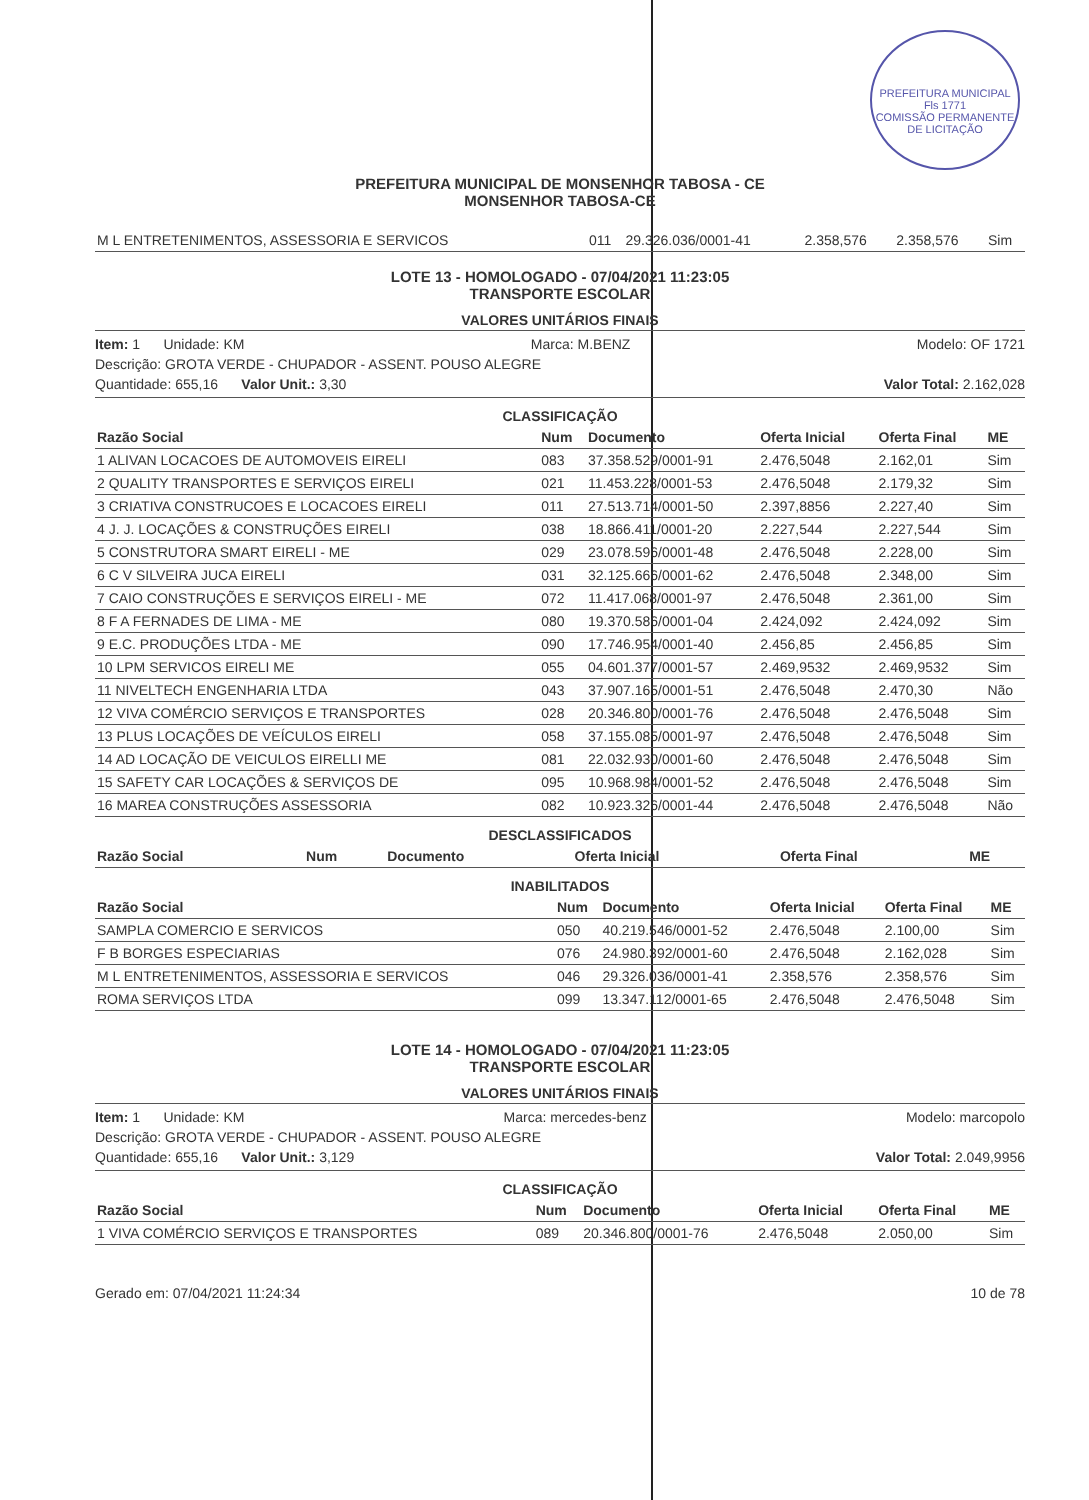PREFEITURA MUNICIPAL
Fls 1771
COMISSÃO PERMANENTE DE LICITAÇÃO
PREFEITURA MUNICIPAL DE MONSENHOR TABOSA - CE
MONSENHOR TABOSA-CE
| M L ENTRETENIMENTOS, ASSESSORIA E SERVICOS | 011 | 29.326.036/0001-41 | 2.358,576 | 2.358,576 | Sim |
LOTE 13 - HOMOLOGADO - 07/04/2021 11:23:05
TRANSPORTE ESCOLAR
VALORES UNITÁRIOS FINAIS
Item: 1 Unidade: KM Marca: M.BENZ Modelo: OF 1721
Descrição: GROTA VERDE - CHUPADOR - ASSENT. POUSO ALEGRE
Quantidade: 655,16 Valor Unit.: 3,30 Valor Total: 2.162,028
CLASSIFICAÇÃO
| Razão Social | Num | Documento | Oferta Inicial | Oferta Final | ME |
| --- | --- | --- | --- | --- | --- |
| 1 ALIVAN LOCACOES DE AUTOMOVEIS EIRELI | 083 | 37.358.529/0001-91 | 2.476,5048 | 2.162,01 | Sim |
| 2 QUALITY TRANSPORTES E SERVIÇOS EIRELI | 021 | 11.453.228/0001-53 | 2.476,5048 | 2.179,32 | Sim |
| 3 CRIATIVA CONSTRUCOES E LOCACOES EIRELI | 011 | 27.513.714/0001-50 | 2.397,8856 | 2.227,40 | Sim |
| 4 J. J. LOCAÇÕES & CONSTRUÇÕES EIRELI | 038 | 18.866.411/0001-20 | 2.227,544 | 2.227,544 | Sim |
| 5 CONSTRUTORA SMART EIRELI - ME | 029 | 23.078.596/0001-48 | 2.476,5048 | 2.228,00 | Sim |
| 6 C V SILVEIRA JUCA EIRELI | 031 | 32.125.666/0001-62 | 2.476,5048 | 2.348,00 | Sim |
| 7 CAIO CONSTRUÇÕES E SERVIÇOS EIRELI - ME | 072 | 11.417.068/0001-97 | 2.476,5048 | 2.361,00 | Sim |
| 8 F A FERNADES DE LIMA - ME | 080 | 19.370.586/0001-04 | 2.424,092 | 2.424,092 | Sim |
| 9 E.C. PRODUÇÕES LTDA - ME | 090 | 17.746.954/0001-40 | 2.456,85 | 2.456,85 | Sim |
| 10 LPM SERVICOS EIRELI ME | 055 | 04.601.377/0001-57 | 2.469,9532 | 2.469,9532 | Sim |
| 11 NIVELTECH ENGENHARIA LTDA | 043 | 37.907.165/0001-51 | 2.476,5048 | 2.470,30 | Não |
| 12 VIVA COMÉRCIO SERVIÇOS E TRANSPORTES | 028 | 20.346.800/0001-76 | 2.476,5048 | 2.476,5048 | Sim |
| 13 PLUS LOCAÇÕES DE VEÍCULOS EIRELI | 058 | 37.155.085/0001-97 | 2.476,5048 | 2.476,5048 | Sim |
| 14 AD LOCAÇÃO DE VEICULOS EIRELLI ME | 081 | 22.032.930/0001-60 | 2.476,5048 | 2.476,5048 | Sim |
| 15 SAFETY CAR LOCAÇÕES & SERVIÇOS DE | 095 | 10.968.984/0001-52 | 2.476,5048 | 2.476,5048 | Sim |
| 16 MAREA CONSTRUÇÕES ASSESSORIA | 082 | 10.923.326/0001-44 | 2.476,5048 | 2.476,5048 | Não |
DESCLASSIFICADOS
| Razão Social | Num | Documento | Oferta Inicial | Oferta Final | ME |
| --- | --- | --- | --- | --- | --- |
INABILITADOS
| Razão Social | Num | Documento | Oferta Inicial | Oferta Final | ME |
| --- | --- | --- | --- | --- | --- |
| SAMPLA COMERCIO E SERVICOS | 050 | 40.219.546/0001-52 | 2.476,5048 | 2.100,00 | Sim |
| F B BORGES ESPECIARIAS | 076 | 24.980.392/0001-60 | 2.476,5048 | 2.162,028 | Sim |
| M L ENTRETENIMENTOS, ASSESSORIA E SERVICOS | 046 | 29.326.036/0001-41 | 2.358,576 | 2.358,576 | Sim |
| ROMA SERVIÇOS LTDA | 099 | 13.347.112/0001-65 | 2.476,5048 | 2.476,5048 | Sim |
LOTE 14 - HOMOLOGADO - 07/04/2021 11:23:05
TRANSPORTE ESCOLAR
VALORES UNITÁRIOS FINAIS
Item: 1 Unidade: KM Marca: mercedes-benz Modelo: marcopolo
Descrição: GROTA VERDE - CHUPADOR - ASSENT. POUSO ALEGRE
Quantidade: 655,16 Valor Unit.: 3,129 Valor Total: 2.049,9956
CLASSIFICAÇÃO
| Razão Social | Num | Documento | Oferta Inicial | Oferta Final | ME |
| --- | --- | --- | --- | --- | --- |
| 1 VIVA COMÉRCIO SERVIÇOS E TRANSPORTES | 089 | 20.346.800/0001-76 | 2.476,5048 | 2.050,00 | Sim |
Gerado em: 07/04/2021 11:24:34 10 de 78